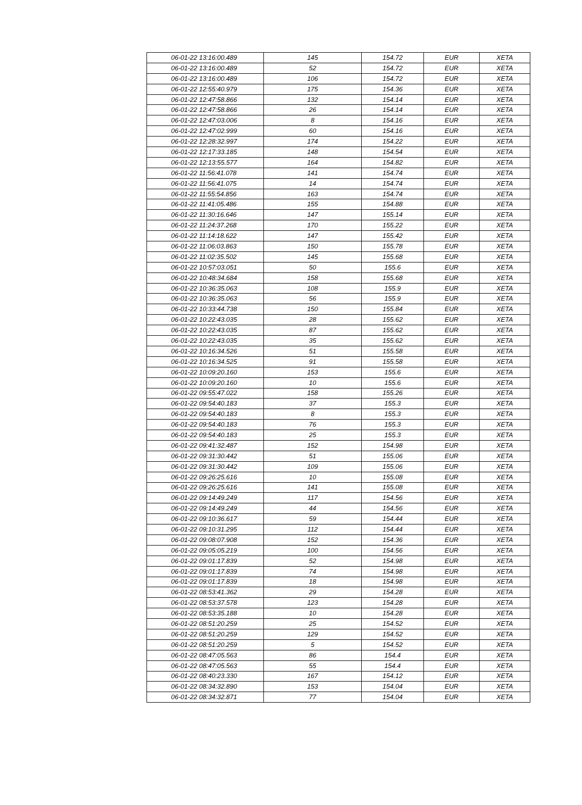| 06-01-22 13:16:00.489 | 145 | 154.72 | EUR | XETA |
| 06-01-22 13:16:00.489 | 52 | 154.72 | EUR | XETA |
| 06-01-22 13:16:00.489 | 106 | 154.72 | EUR | XETA |
| 06-01-22 12:55:40.979 | 175 | 154.36 | EUR | XETA |
| 06-01-22 12:47:58.866 | 132 | 154.14 | EUR | XETA |
| 06-01-22 12:47:58.866 | 26 | 154.14 | EUR | XETA |
| 06-01-22 12:47:03.006 | 8 | 154.16 | EUR | XETA |
| 06-01-22 12:47:02.999 | 60 | 154.16 | EUR | XETA |
| 06-01-22 12:28:32.997 | 174 | 154.22 | EUR | XETA |
| 06-01-22 12:17:33.185 | 148 | 154.54 | EUR | XETA |
| 06-01-22 12:13:55.577 | 164 | 154.82 | EUR | XETA |
| 06-01-22 11:56:41.078 | 141 | 154.74 | EUR | XETA |
| 06-01-22 11:56:41.075 | 14 | 154.74 | EUR | XETA |
| 06-01-22 11:55:54.856 | 163 | 154.74 | EUR | XETA |
| 06-01-22 11:41:05.486 | 155 | 154.88 | EUR | XETA |
| 06-01-22 11:30:16.646 | 147 | 155.14 | EUR | XETA |
| 06-01-22 11:24:37.268 | 170 | 155.22 | EUR | XETA |
| 06-01-22 11:14:18.622 | 147 | 155.42 | EUR | XETA |
| 06-01-22 11:06:03.863 | 150 | 155.78 | EUR | XETA |
| 06-01-22 11:02:35.502 | 145 | 155.68 | EUR | XETA |
| 06-01-22 10:57:03.051 | 50 | 155.6 | EUR | XETA |
| 06-01-22 10:48:34.684 | 158 | 155.68 | EUR | XETA |
| 06-01-22 10:36:35.063 | 108 | 155.9 | EUR | XETA |
| 06-01-22 10:36:35.063 | 56 | 155.9 | EUR | XETA |
| 06-01-22 10:33:44.738 | 150 | 155.84 | EUR | XETA |
| 06-01-22 10:22:43.035 | 28 | 155.62 | EUR | XETA |
| 06-01-22 10:22:43.035 | 87 | 155.62 | EUR | XETA |
| 06-01-22 10:22:43.035 | 35 | 155.62 | EUR | XETA |
| 06-01-22 10:16:34.526 | 51 | 155.58 | EUR | XETA |
| 06-01-22 10:16:34.525 | 91 | 155.58 | EUR | XETA |
| 06-01-22 10:09:20.160 | 153 | 155.6 | EUR | XETA |
| 06-01-22 10:09:20.160 | 10 | 155.6 | EUR | XETA |
| 06-01-22 09:55:47.022 | 158 | 155.26 | EUR | XETA |
| 06-01-22 09:54:40.183 | 37 | 155.3 | EUR | XETA |
| 06-01-22 09:54:40.183 | 8 | 155.3 | EUR | XETA |
| 06-01-22 09:54:40.183 | 76 | 155.3 | EUR | XETA |
| 06-01-22 09:54:40.183 | 25 | 155.3 | EUR | XETA |
| 06-01-22 09:41:32.487 | 152 | 154.98 | EUR | XETA |
| 06-01-22 09:31:30.442 | 51 | 155.06 | EUR | XETA |
| 06-01-22 09:31:30.442 | 109 | 155.06 | EUR | XETA |
| 06-01-22 09:26:25.616 | 10 | 155.08 | EUR | XETA |
| 06-01-22 09:26:25.616 | 141 | 155.08 | EUR | XETA |
| 06-01-22 09:14:49.249 | 117 | 154.56 | EUR | XETA |
| 06-01-22 09:14:49.249 | 44 | 154.56 | EUR | XETA |
| 06-01-22 09:10:36.617 | 59 | 154.44 | EUR | XETA |
| 06-01-22 09:10:31.295 | 112 | 154.44 | EUR | XETA |
| 06-01-22 09:08:07.908 | 152 | 154.36 | EUR | XETA |
| 06-01-22 09:05:05.219 | 100 | 154.56 | EUR | XETA |
| 06-01-22 09:01:17.839 | 52 | 154.98 | EUR | XETA |
| 06-01-22 09:01:17.839 | 74 | 154.98 | EUR | XETA |
| 06-01-22 09:01:17.839 | 18 | 154.98 | EUR | XETA |
| 06-01-22 08:53:41.362 | 29 | 154.28 | EUR | XETA |
| 06-01-22 08:53:37.578 | 123 | 154.28 | EUR | XETA |
| 06-01-22 08:53:35.188 | 10 | 154.28 | EUR | XETA |
| 06-01-22 08:51:20.259 | 25 | 154.52 | EUR | XETA |
| 06-01-22 08:51:20.259 | 129 | 154.52 | EUR | XETA |
| 06-01-22 08:51:20.259 | 5 | 154.52 | EUR | XETA |
| 06-01-22 08:47:05.563 | 86 | 154.4 | EUR | XETA |
| 06-01-22 08:47:05.563 | 55 | 154.4 | EUR | XETA |
| 06-01-22 08:40:23.330 | 167 | 154.12 | EUR | XETA |
| 06-01-22 08:34:32.890 | 153 | 154.04 | EUR | XETA |
| 06-01-22 08:34:32.871 | 77 | 154.04 | EUR | XETA |